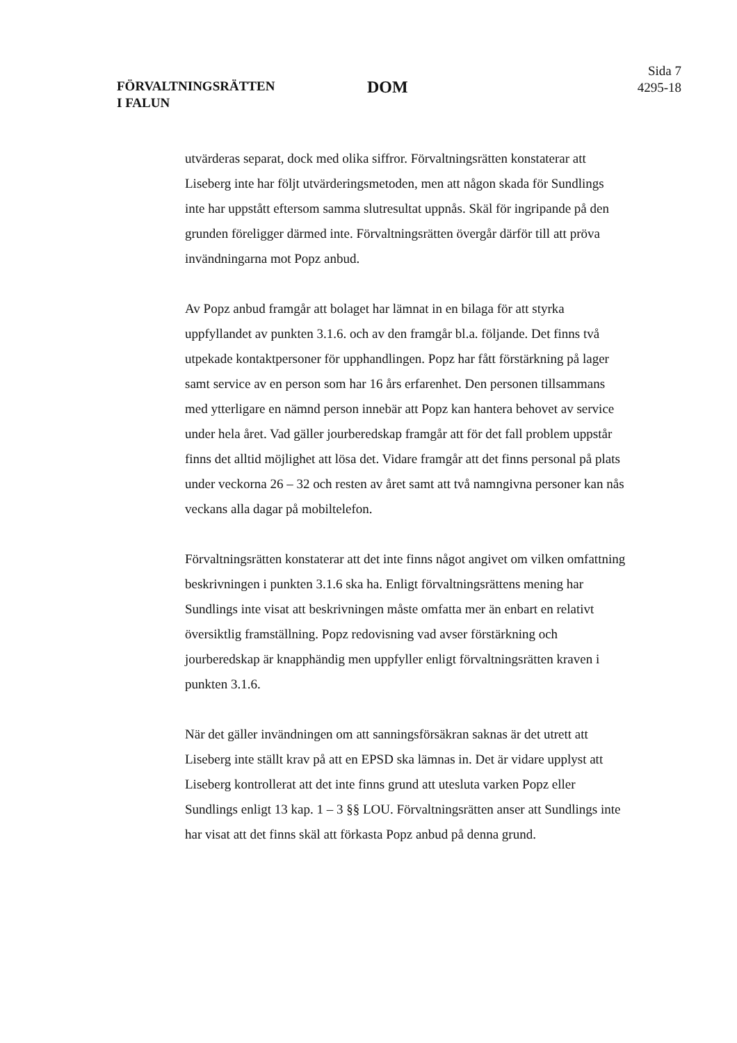FÖRVALTNINGSRÄTTEN
I FALUN
DOM
Sida 7
4295-18
utvärderas separat, dock med olika siffror. Förvaltningsrätten konstaterar att Liseberg inte har följt utvärderingsmetoden, men att någon skada för Sundlings inte har uppstått eftersom samma slutresultat uppnås. Skäl för ingripande på den grunden föreligger därmed inte. Förvaltningsrätten övergår därför till att pröva invändningarna mot Popz anbud.
Av Popz anbud framgår att bolaget har lämnat in en bilaga för att styrka uppfyllandet av punkten 3.1.6. och av den framgår bl.a. följande. Det finns två utpekade kontaktpersoner för upphandlingen. Popz har fått förstärkning på lager samt service av en person som har 16 års erfarenhet. Den personen tillsammans med ytterligare en nämnd person innebär att Popz kan hantera behovet av service under hela året. Vad gäller jourberedskap framgår att för det fall problem uppstår finns det alltid möjlighet att lösa det. Vidare framgår att det finns personal på plats under veckorna 26 – 32 och resten av året samt att två namngivna personer kan nås veckans alla dagar på mobiltelefon.
Förvaltningsrätten konstaterar att det inte finns något angivet om vilken omfattning beskrivningen i punkten 3.1.6 ska ha. Enligt förvaltningsrättens mening har Sundlings inte visat att beskrivningen måste omfatta mer än enbart en relativt översiktlig framställning. Popz redovisning vad avser förstärkning och jourberedskap är knapphändig men uppfyller enligt förvaltningsrätten kraven i punkten 3.1.6.
När det gäller invändningen om att sanningsförsäkran saknas är det utrett att Liseberg inte ställt krav på att en EPSD ska lämnas in. Det är vidare upplyst att Liseberg kontrollerat att det inte finns grund att utesluta varken Popz eller Sundlings enligt 13 kap. 1 – 3 §§ LOU. Förvaltningsrätten anser att Sundlings inte har visat att det finns skäl att förkasta Popz anbud på denna grund.